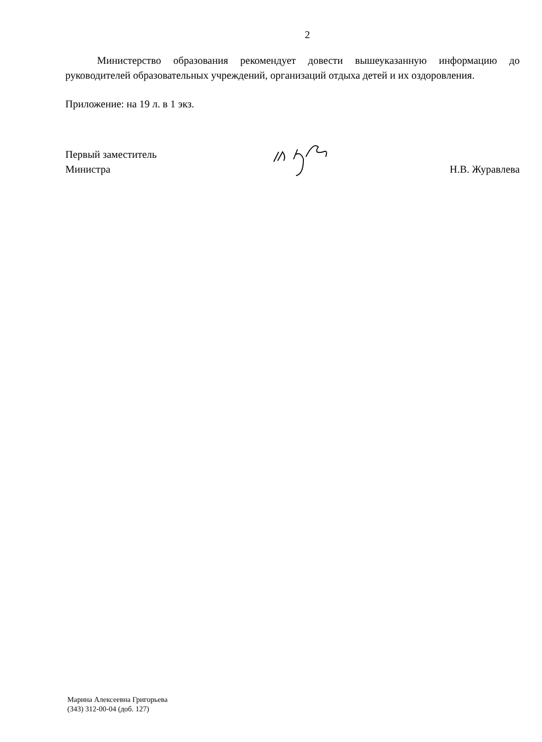2
Министерство образования рекомендует довести вышеуказанную информацию до руководителей образовательных учреждений, организаций отдыха детей и их оздоровления.
Приложение: на 19 л. в 1 экз.
Первый заместитель
Министра
Н.В. Журавлева
Марина Алексеевна Григорьева
(343) 312-00-04 (доб. 127)